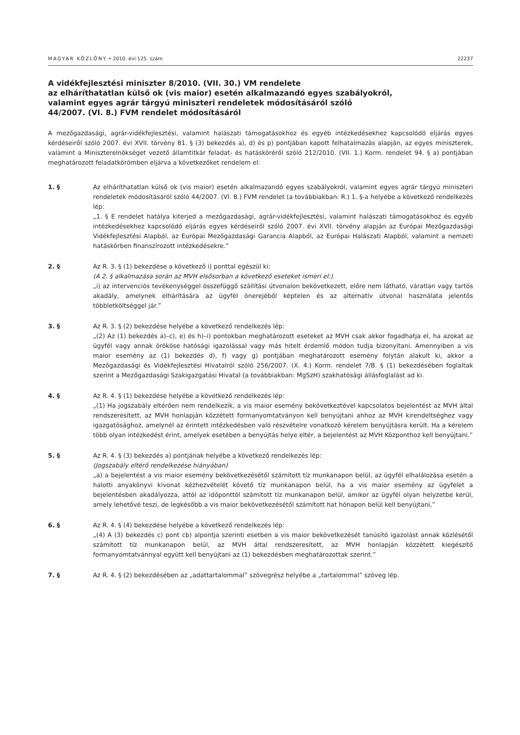MAGYAR KÖZLÖNY • 2010. évi 125. szám 22237
A vidékfejlesztési miniszter 8/2010. (VII. 30.) VM rendelete
az elháríthatatlan külső ok (vis maior) esetén alkalmazandó egyes szabályokról,
valamint egyes agrár tárgyú miniszteri rendeletek módosításáról szóló
44/2007. (VI. 8.) FVM rendelet módosításáról
A mezőgazdasági, agrár-vidékfejlesztési, valamint halászati támogatásokhoz és egyéb intézkedésekhez kapcsolódó eljárás egyes kérdéseiről szóló 2007. évi XVII. törvény 81. § (3) bekezdés a), d) és p) pontjában kapott felhatalmazás alapján, az egyes miniszterek, valamint a Miniszterelnökséget vezető államtitkár feladat- és hatásköréről szóló 212/2010. (VII. 1.) Korm. rendelet 94. § a) pontjában meghatározott feladatkörömben eljárva a következőket rendelem el:
1. § Az elháríthatatlan külső ok (vis maior) esetén alkalmazandó egyes szabályokról, valamint egyes agrár tárgyú miniszteri rendeletek módosításáról szóló 44/2007. (VI. 8.) FVM rendelet (a továbbiakban: R.) 1. §-a helyébe a következő rendelkezés lép:
„1. § E rendelet hatálya kiterjed a mezőgazdasági, agrár-vidékfejlesztési, valamint halászati támogatásokhoz és egyéb intézkedésekhez kapcsolódó eljárás egyes kérdéseiről szóló 2007. évi XVII. törvény alapján az Európai Mezőgazdasági Vidékfejlesztési Alapból, az Európai Mezőgazdasági Garancia Alapból, az Európai Halászati Alapból, valamint a nemzeti hatáskörben finanszírozott intézkedésekre.”
2. § Az R. 3. § (1) bekezdése a következő i) ponttal egészül ki:
(A 2. § alkalmazása során az MVH elsősorban a következő eseteket ismeri el:)
„i) az intervenciós tevékenységgel összefüggő szállítási útvonalon bekövetkezett, előre nem látható, váratlan vagy tartós akadály, amelynek elhárítására az ügyfél önerejéből képtelen és az alternatív útvonal használata jelentős többletköltséggel jár.”
3. § Az R. 3. § (2) bekezdése helyébe a következő rendelkezés lép:
„(2) Az (1) bekezdés a)–c), e) és h)–i) pontokban meghatározott eseteket az MVH csak akkor fogadhatja el, ha azokat az ügyfél vagy annak örököse hatósági igazolással vagy más hitelt érdemlő módon tudja bizonyítani. Amennyiben a vis maior esemény az (1) bekezdés d), f) vagy g) pontjában meghatározott esemény folytán alakult ki, akkor a Mezőgazdasági és Vidékfejlesztési Hivatalról szóló 256/2007. (X. 4.) Korm. rendelet 7/B. § (1) bekezdésében foglaltak szerint a Mezőgazdasági Szakigazgatási Hivatal (a továbbiakban: MgSzH) szakhatósági állásfoglalást ad ki.
4. § Az R. 4. § (1) bekezdése helyébe a következő rendelkezés lép:
„(1) Ha jogszabály eltérően nem rendelkezik, a vis maior esemény bekövetkeztével kapcsolatos bejelentést az MVH által rendszeresített, az MVH honlapján közzétett formanyomtatványon kell benyújtani ahhoz az MVH kirendeltséghez vagy igazgatósághoz, amelynél az érintett intézkedésben való részvételre vonatkozó kérelem benyújtásra került. Ha a kérelem több olyan intézkedést érint, amelyek esetében a benyújtás helye eltér, a bejelentést az MVH Központhoz kell benyújtani.”
5. § Az R. 4. § (3) bekezdés a) pontjának helyébe a következő rendelkezés lép:
(Jogszabály eltérő rendelkezése hiányában)
„a) a bejelentést a vis maior esemény bekövetkezésétől számított tíz munkanapon belül, az ügyfél elhalálozása esetén a halotti anyakönyvi kivonat kézhezvételét követő tíz munkanapon belül, ha a vis maior esemény az ügyfelet a bejelentésben akadályozza, attól az időponttól számított tíz munkanapon belül, amikor az ügyfél olyan helyzetbe kerül, amely lehetővé teszi, de legkésőbb a vis maior bekövetkezésétől számított hat hónapon belül kell benyújtani,”
6. § Az R. 4. § (4) bekezdése helyébe a következő rendelkezés lép:
„(4) A (3) bekezdés c) pont cb) alpontja szerinti esetben a vis maior bekövetkezését tanúsító igazolást annak közlésétől számított tíz munkanapon belül, az MVH által rendszeresített, az MVH honlapján közzétett kiegészítő formanyomtatvánnyal együtt kell benyújtani az (1) bekezdésben meghatározottak szerint.”
7. § Az R. 4. § (2) bekezdésében az „adattartalommal” szövegrész helyébe a „tartalommal” szöveg lép.